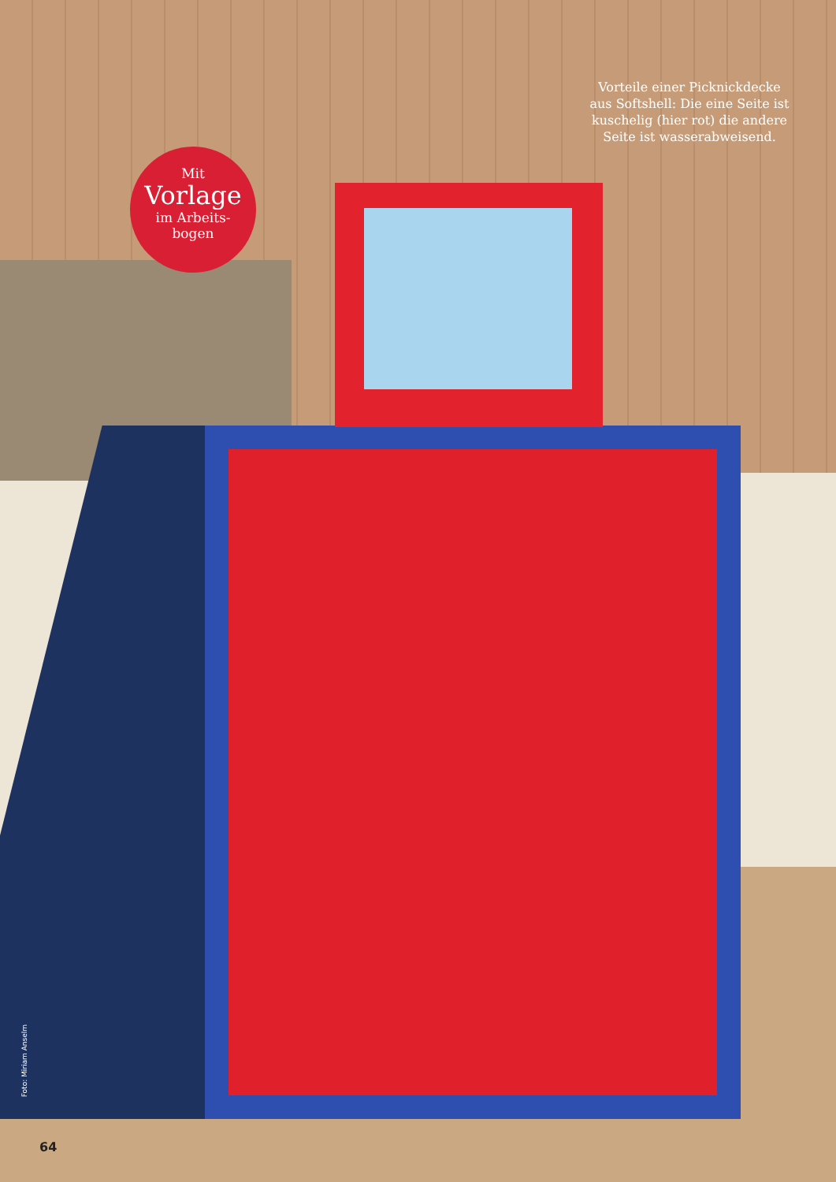Vorteile einer Picknickdecke aus Softshell: Die eine Seite ist kuschelig (hier rot) die andere Seite ist wasserabweisend.
Mit
Vorlage
im Arbeits-
bogen
Foto: Miriam Anselm
64